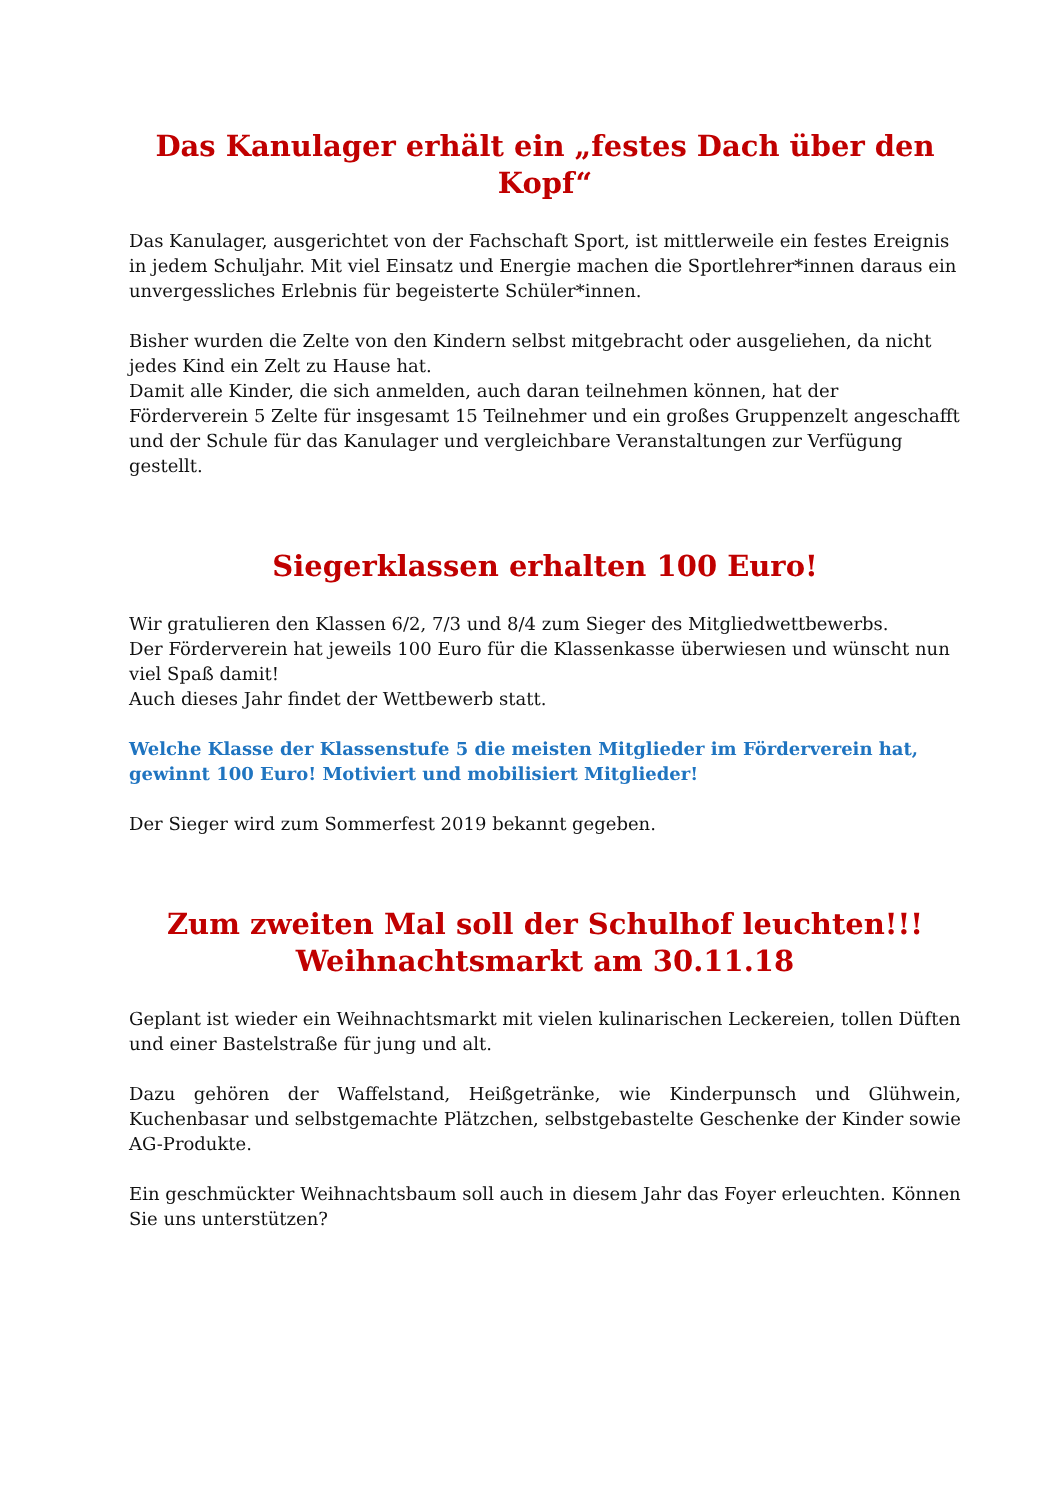Das Kanulager erhält ein „festes Dach über den Kopf“
Das Kanulager, ausgerichtet von der Fachschaft Sport, ist mittlerweile ein festes Ereignis in jedem Schuljahr. Mit viel Einsatz und Energie machen die Sportlehrer*innen daraus ein unvergessliches Erlebnis für begeisterte Schüler*innen.
Bisher wurden die Zelte von den Kindern selbst mitgebracht oder ausgeliehen, da nicht jedes Kind ein Zelt zu Hause hat.
Damit alle Kinder, die sich anmelden, auch daran teilnehmen können, hat der Förderverein 5 Zelte für insgesamt 15 Teilnehmer und ein großes Gruppenzelt angeschafft und der Schule für das Kanulager und vergleichbare Veranstaltungen zur Verfügung gestellt.
Siegerklassen erhalten 100 Euro!
Wir gratulieren den Klassen 6/2, 7/3 und 8/4 zum Sieger des Mitgliedwettbewerbs.
Der Förderverein hat jeweils 100 Euro für die Klassenkasse überwiesen und wünscht nun viel Spaß damit!
Auch dieses Jahr findet der Wettbewerb statt.
Welche Klasse der Klassenstufe 5 die meisten Mitglieder im Förderverein hat, gewinnt 100 Euro! Motiviert und mobilisiert Mitglieder!
Der Sieger wird zum Sommerfest 2019 bekannt gegeben.
Zum zweiten Mal soll der Schulhof leuchten!!!
Weihnachtsmarkt am 30.11.18
Geplant ist wieder ein Weihnachtsmarkt mit vielen kulinarischen Leckereien, tollen Düften und einer Bastelstraße für jung und alt.
Dazu gehören der Waffelstand, Heißgetränke, wie Kinderpunsch und Glühwein, Kuchenbasar und selbstgemachte Plätzchen, selbstgebastelte Geschenke der Kinder sowie AG-Produkte.
Ein geschmückter Weihnachtsbaum soll auch in diesem Jahr das Foyer erleuchten. Können Sie uns unterstützen?